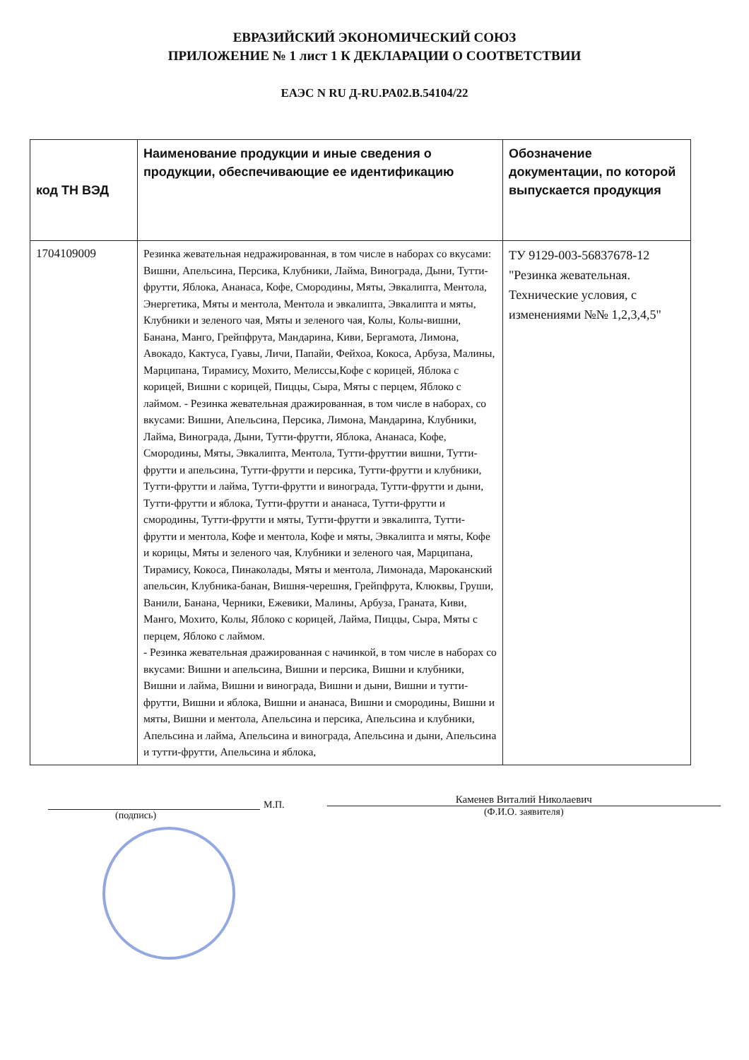ЕВРАЗИЙСКИЙ ЭКОНОМИЧЕСКИЙ СОЮЗ
ПРИЛОЖЕНИЕ № 1 лист 1 К ДЕКЛАРАЦИИ О СООТВЕТСТВИИ
ЕАЭС N RU Д-RU.PA02.B.54104/22
| код ТН ВЭД | Наименование продукции и иные сведения о продукции, обеспечивающие ее идентификацию | Обозначение документации, по которой выпускается продукция |
| --- | --- | --- |
| 1704109009 | Резинка жевательная недражированная, в том числе в наборах со вкусами: Вишни, Апельсина, Персика, Клубники, Лайма, Винограда, Дыни, Тутти-фрутти, Яблока, Ананаса, Кофе, Смородины, Мяты, Эвкалипта, Ментола, Энергетика, Мяты и ментола, Ментола и эвкалипта, Эвкалипта и мяты, Клубники и зеленого чая, Мяты и зеленого чая, Колы, Колы-вишни, Банана, Манго, Грейпфрута, Мандарина, Киви, Бергамота, Лимона, Авокадо, Кактуса, Гуавы, Личи, Папайи, Фейхоа, Кокоса, Арбуза, Малины, Марципана, Тирамису, Мохито, Мелиссы,Кофе с корицей, Яблока с корицей, Вишни с корицей, Пиццы, Сыра, Мяты с перцем, Яблоко с лаймом. - Резинка жевательная дражированная, в том числе в наборах, со вкусами: Вишни, Апельсина, Персика, Лимона, Мандарина, Клубники, Лайма, Винограда, Дыни, Тутти-фрутти, Яблока, Ананаса, Кофе, Смородины, Мяты, Эвкалипта, Ментола, Тутти-фруттии вишни, Тутти-фрутти и апельсина, Тутти-фрутти и персика, Тутти-фрутти и клубники, Тутти-фрутти и лайма, Тутти-фрутти и винограда, Тутти-фрутти и дыни, Тутти-фрутти и яблока, Тутти-фрутти и ананаса, Тутти-фрутти и смородины, Тутти-фрутти и мяты, Тутти-фрутти и эвкалипта, Тутти-фрутти и ментола, Кофе и ментола, Кофе и мяты, Эвкалипта и мяты, Кофе и корицы, Мяты и зеленого чая, Клубники и зеленого чая, Марципана, Тирамису, Кокоса, Пинаколады, Мяты и ментола, Лимонада, Мароканский апельсин, Клубника-банан, Вишня-черешня, Грейпфрута, Клюквы, Груши, Ванили, Банана, Черники, Ежевики, Малины, Арбуза, Граната, Киви, Манго, Мохито, Колы, Яблоко с корицей, Лайма, Пиццы, Сыра, Мяты с перцем, Яблоко с лаймом. - Резинка жевательная дражированная с начинкой, в том числе в наборах со вкусами: Вишни и апельсина, Вишни и персика, Вишни и клубники, Вишни и лайма, Вишни и винограда, Вишни и дыни, Вишни и тутти-фрутти, Вишни и яблока, Вишни и ананаса, Вишни и смородины, Вишни и мяты, Вишни и ментола, Апельсина и персика, Апельсина и клубники, Апельсина и лайма, Апельсина и винограда, Апельсина и дыни, Апельсина и тутти-фрутти, Апельсина и яблока, | ТУ 9129-003-56837678-12 "Резинка жевательная. Технические условия, с изменениями №№ 1,2,3,4,5" |
(подпись)
М.П.
Каменев Виталий Николаевич
(Ф.И.О. заявителя)